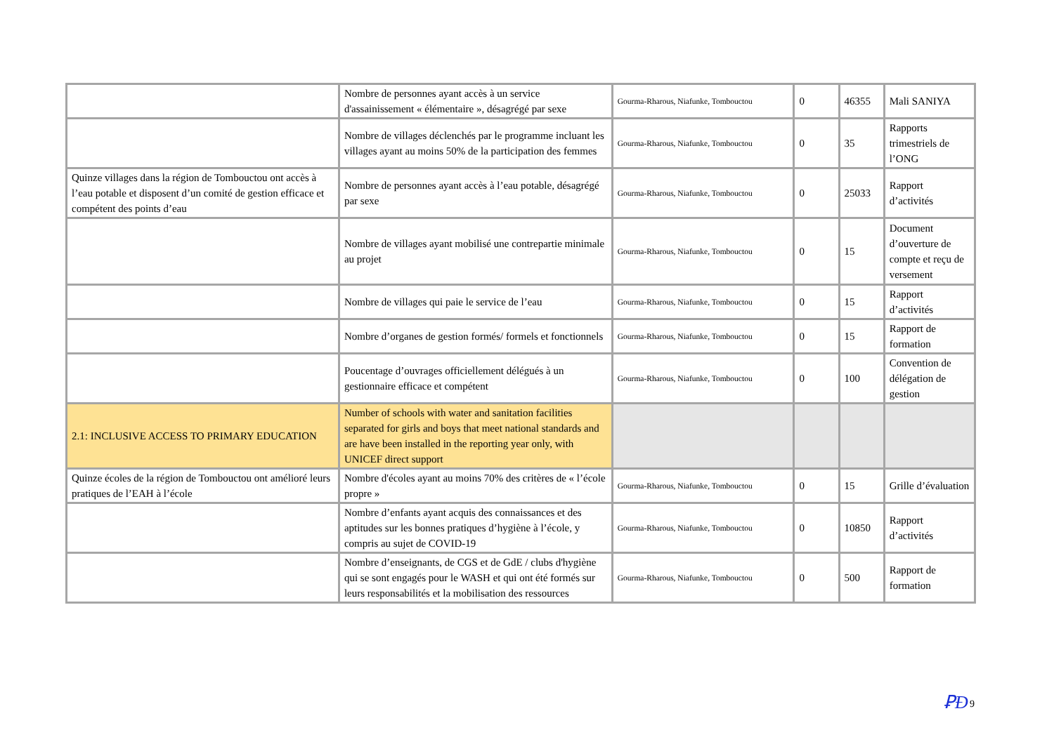| | Nombre de personnes ayant accès à un service d'assainissement « élémentaire », désagrégé par sexe | Gourma-Rharous, Niafunke, Tombouctou | 0 | 46355 | Mali SANIYA |
| | Nombre de villages déclenchés par le programme incluant les villages ayant au moins 50% de la participation des femmes | Gourma-Rharous, Niafunke, Tombouctou | 0 | 35 | Rapports trimestriels de l’ONG |
| Quinze villages dans la région de Tombouctou ont accès à l’eau potable et disposent d’un comité de gestion efficace et compétent des points d’eau | Nombre de personnes ayant accès à l’eau potable, désagrégé par sexe | Gourma-Rharous, Niafunke, Tombouctou | 0 | 25033 | Rapport d’activités |
| | Nombre de villages ayant mobilisé une contrepartie minimale au projet | Gourma-Rharous, Niafunke, Tombouctou | 0 | 15 | Document d’ouverture de compte et reçu de versement |
| | Nombre de villages qui paie le service de l’eau | Gourma-Rharous, Niafunke, Tombouctou | 0 | 15 | Rapport d’activités |
| | Nombre d’organes de gestion formés/ formels et fonctionnels | Gourma-Rharous, Niafunke, Tombouctou | 0 | 15 | Rapport de formation |
| | Poucentage d’ouvrages officiellement délégués à un gestionnaire efficace et compétent | Gourma-Rharous, Niafunke, Tombouctou | 0 | 100 | Convention de délégation de gestion |
| 2.1: INCLUSIVE ACCESS TO PRIMARY EDUCATION | Number of schools with water and sanitation facilities separated for girls and boys that meet national standards and are have been installed in the reporting year only, with UNICEF direct support | | | | |
| Quinze écoles de la région de Tombouctou ont amélioré leurs pratiques de l’EAH à l’école | Nombre d'écoles ayant au moins 70% des critères de « l’école propre » | Gourma-Rharous, Niafunke, Tombouctou | 0 | 15 | Grille d’évaluation |
| | Nombre d’enfants ayant acquis des connaissances et des aptitudes sur les bonnes pratiques d’hygiène à l’école, y compris au sujet de COVID-19 | Gourma-Rharous, Niafunke, Tombouctou | 0 | 10850 | Rapport d’activités |
| | Nombre d’enseignants, de CGS et de GdE / clubs d'hygiène qui se sont engagés pour le WASH et qui ont été formés sur leurs responsabilités et la mobilisation des ressources | Gourma-Rharous, Niafunke, Tombouctou | 0 | 500 | Rapport de formation |
ꝐƉ 9